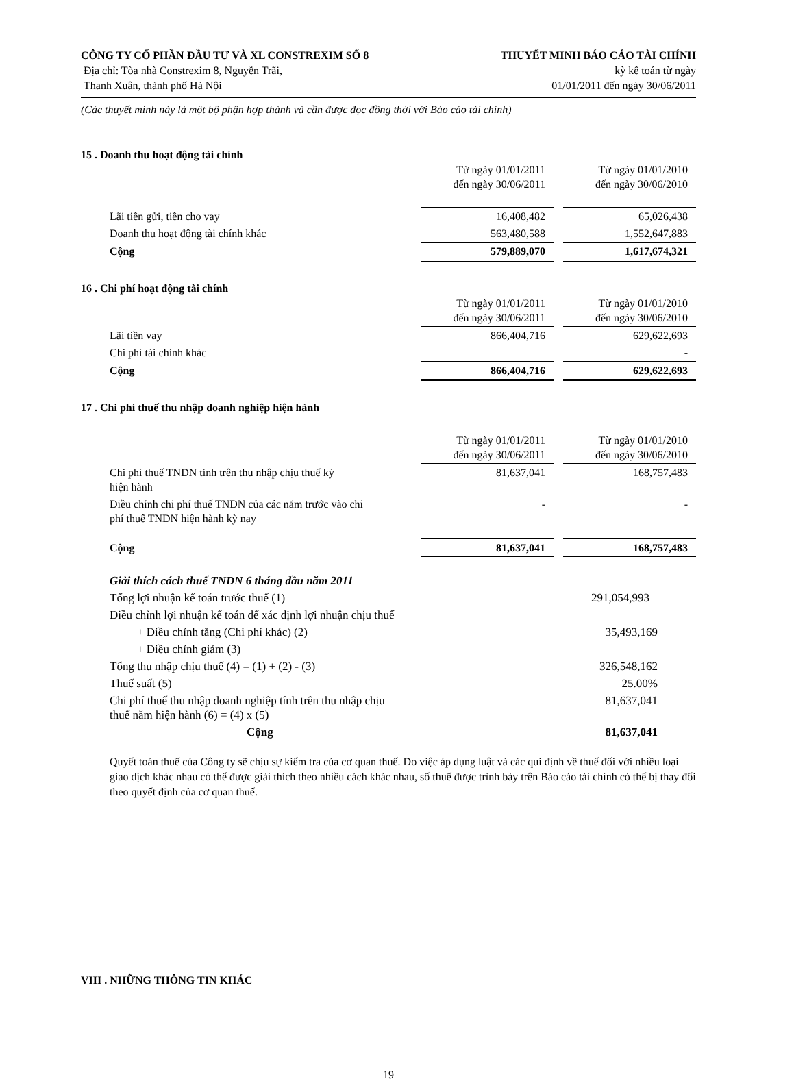CÔNG TY CỔ PHẦN ĐẦU TƯ VÀ XL CONSTREXIM SỐ 8
Địa chỉ: Tòa nhà Constrexim 8, Nguyễn Trãi,
Thanh Xuân, thành phố Hà Nội
THUYẾT MINH BÁO CÁO TÀI CHÍNH
kỳ kế toán từ ngày
01/01/2011 đến ngày 30/06/2011
(Các thuyết minh này là một bộ phận hợp thành và cần được đọc đồng thời với Báo cáo tài chính)
15 . Doanh thu hoạt động tài chính
| | Từ ngày 01/01/2011 đến ngày 30/06/2011 | | Từ ngày 01/01/2010 đến ngày 30/06/2010 |
| Lãi tiền gửi, tiền cho vay | 16,408,482 | | 65,026,438 |
| Doanh thu hoạt động tài chính khác | 563,480,588 | | 1,552,647,883 |
| Cộng | 579,889,070 | | 1,617,674,321 |
16 . Chi phí hoạt động tài chính
| | Từ ngày 01/01/2011 đến ngày 30/06/2011 | | Từ ngày 01/01/2010 đến ngày 30/06/2010 |
| Lãi tiền vay | 866,404,716 | | 629,622,693 |
| Chi phí tài chính khác | | | - |
| Cộng | 866,404,716 | | 629,622,693 |
17 . Chi phí thuế thu nhập doanh nghiệp hiện hành
| | Từ ngày 01/01/2011 đến ngày 30/06/2011 | | Từ ngày 01/01/2010 đến ngày 30/06/2010 |
| Chi phí thuế TNDN tính trên thu nhập chịu thuế kỳ hiện hành | 81,637,041 | | 168,757,483 |
| Điều chỉnh chi phí thuế TNDN của các năm trước vào chi phí thuế TNDN hiện hành kỳ nay | - | | - |
| Cộng | 81,637,041 | | 168,757,483 |
| Giải thích cách thuế TNDN 6 tháng đầu năm 2011 | |
| Tổng lợi nhuận kế toán trước thuế (1) | 291,054,993 |
| Điều chỉnh lợi nhuận kế toán để xác định lợi nhuận chịu thuế | |
| + Điều chỉnh tăng (Chi phí khác) (2) | 35,493,169 |
| + Điều chỉnh giảm (3) | |
| Tổng thu nhập chịu thuế (4) = (1) + (2) - (3) | 326,548,162 |
| Thuế suất (5) | 25.00% |
| Chi phí thuế thu nhập doanh nghiệp tính trên thu nhập chịu thuế năm hiện hành (6) = (4) x (5) | 81,637,041 |
| Cộng | 81,637,041 |
Quyết toán thuế của Công ty sẽ chịu sự kiểm tra của cơ quan thuế. Do việc áp dụng luật và các qui định về thuế đối với nhiều loại giao dịch khác nhau có thể được giải thích theo nhiều cách khác nhau, số thuế được trình bày trên Báo cáo tài chính có thể bị thay đổi theo quyết định của cơ quan thuế.
VIII . NHỮNG THÔNG TIN KHÁC
19